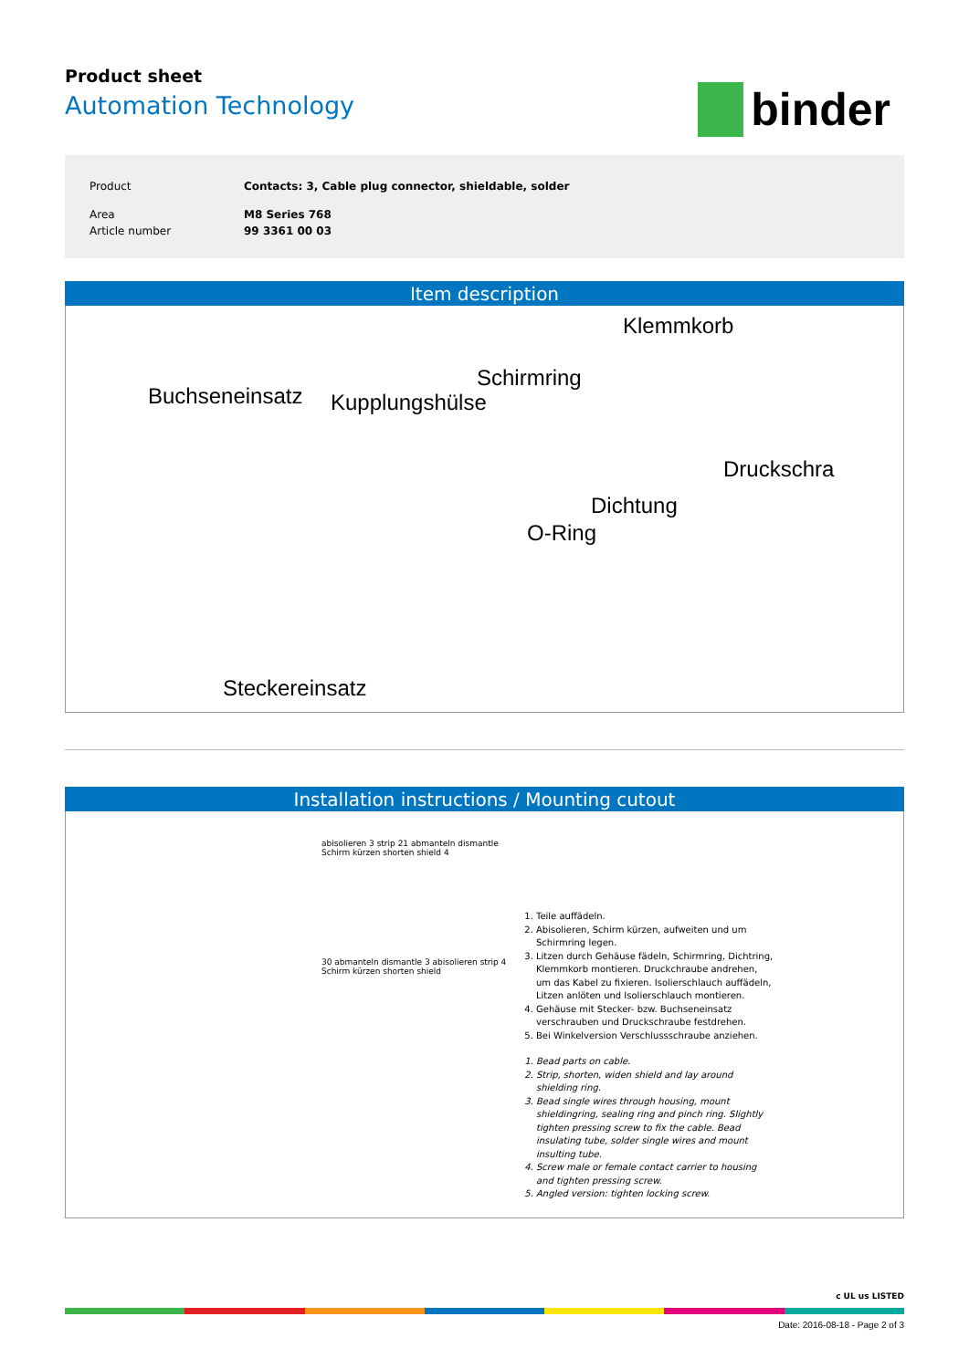Product sheet
Automation Technology
binder
| Product | Contacts: 3, Cable plug connector, shieldable, solder |
| Area | M8 Series 768 |
| Article number | 99 3361 00 03 |
Item description
Klemmkorb
Schirmring
Buchseneinsatz Kupplungshülse
Druckschra
Dichtung
O-Ring
Steckereinsatz
Installation instructions / Mounting cutout
abisolieren 3 strip 21 abmanteln dismantle Schirm kürzen shorten shield 4
30 abmanteln dismantle 3 abisolieren strip 4 Schirm kürzen shorten shield
1. Teile auffädeln.
2. Abisolieren, Schirm kürzen, aufweiten und um Schirmring legen.
3. Litzen durch Gehäuse fädeln, Schirmring, Dichtring, Klemmkorb montieren. Druckchraube andrehen, um das Kabel zu fixieren. Isolierschlauch auffädeln, Litzen anlöten und Isolierschlauch montieren.
4. Gehäuse mit Stecker- bzw. Buchseneinsatz verschrauben und Druckschraube festdrehen.
5. Bei Winkelversion Verschlussschraube anziehen.
1. Bead parts on cable.
2. Strip, shorten, widen shield and lay around shielding ring.
3. Bead single wires through housing, mount shieldingring, sealing ring and pinch ring. Slightly tighten pressing screw to fix the cable. Bead insulating tube, solder single wires and mount insulting tube.
4. Screw male or female contact carrier to housing and tighten pressing screw.
5. Angled version: tighten locking screw.
c UL us LISTED
Date: 2016-08-18 - Page 2 of 3